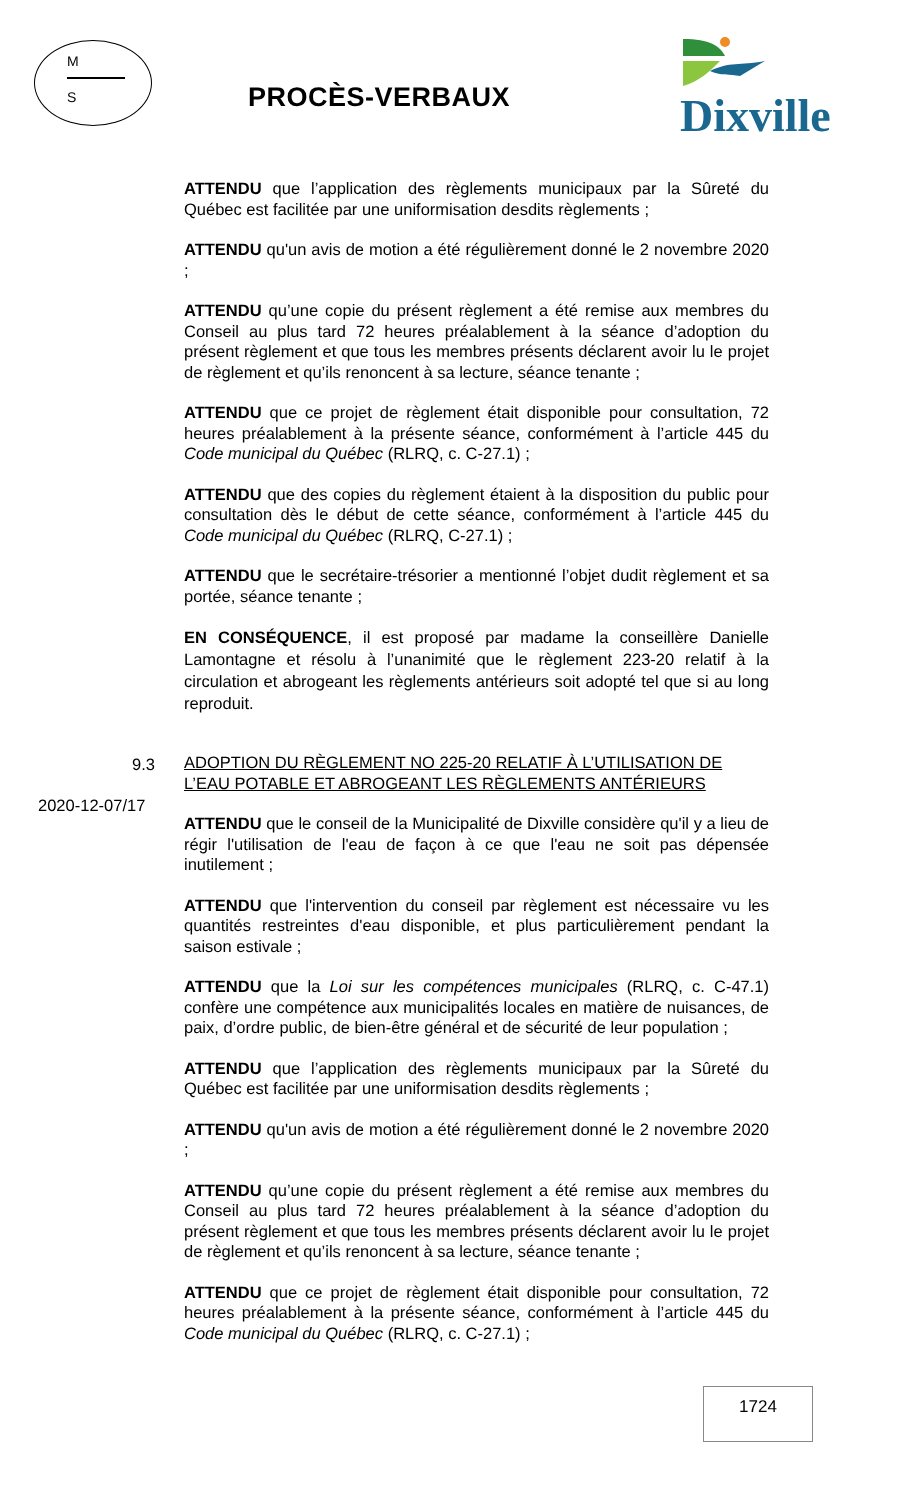M
S
PROCÈS-VERBAUX
Dixville
ATTENDU que l’application des règlements municipaux par la Sûreté du Québec est facilitée par une uniformisation desdits règlements ;
ATTENDU qu'un avis de motion a été régulièrement donné le 2 novembre 2020 ;
ATTENDU qu’une copie du présent règlement a été remise aux membres du Conseil au plus tard 72 heures préalablement à la séance d’adoption du présent règlement et que tous les membres présents déclarent avoir lu le projet de règlement et qu’ils renoncent à sa lecture, séance tenante ;
ATTENDU que ce projet de règlement était disponible pour consultation, 72 heures préalablement à la présente séance, conformément à l’article 445 du Code municipal du Québec (RLRQ, c. C-27.1) ;
ATTENDU que des copies du règlement étaient à la disposition du public pour consultation dès le début de cette séance, conformément à l’article 445 du Code municipal du Québec (RLRQ, C-27.1) ;
ATTENDU que le secrétaire-trésorier a mentionné l’objet dudit règlement et sa portée, séance tenante ;
EN CONSÉQUENCE, il est proposé par madame la conseillère Danielle Lamontagne et résolu à l’unanimité que le règlement 223-20 relatif à la circulation et abrogeant les règlements antérieurs soit adopté tel que si au long reproduit.
ADOPTION DU RÈGLEMENT NO 225-20 RELATIF À L’UTILISATION DE L’EAU POTABLE ET ABROGEANT LES RÈGLEMENTS ANTÉRIEURS
ATTENDU que le conseil de la Municipalité de Dixville considère qu'il y a lieu de régir l'utilisation de l'eau de façon à ce que l'eau ne soit pas dépensée inutilement ;
ATTENDU que l'intervention du conseil par règlement est nécessaire vu les quantités restreintes d'eau disponible, et plus particulièrement pendant la saison estivale ;
ATTENDU que la Loi sur les compétences municipales (RLRQ, c. C-47.1) confère une compétence aux municipalités locales en matière de nuisances, de paix, d’ordre public, de bien-être général et de sécurité de leur population ;
ATTENDU que l’application des règlements municipaux par la Sûreté du Québec est facilitée par une uniformisation desdits règlements ;
ATTENDU qu'un avis de motion a été régulièrement donné le 2 novembre 2020 ;
ATTENDU qu’une copie du présent règlement a été remise aux membres du Conseil au plus tard 72 heures préalablement à la séance d’adoption du présent règlement et que tous les membres présents déclarent avoir lu le projet de règlement et qu’ils renoncent à sa lecture, séance tenante ;
ATTENDU que ce projet de règlement était disponible pour consultation, 72 heures préalablement à la présente séance, conformément à l’article 445 du Code municipal du Québec (RLRQ, c. C-27.1) ;
9.3
2020-12-07/17
1724